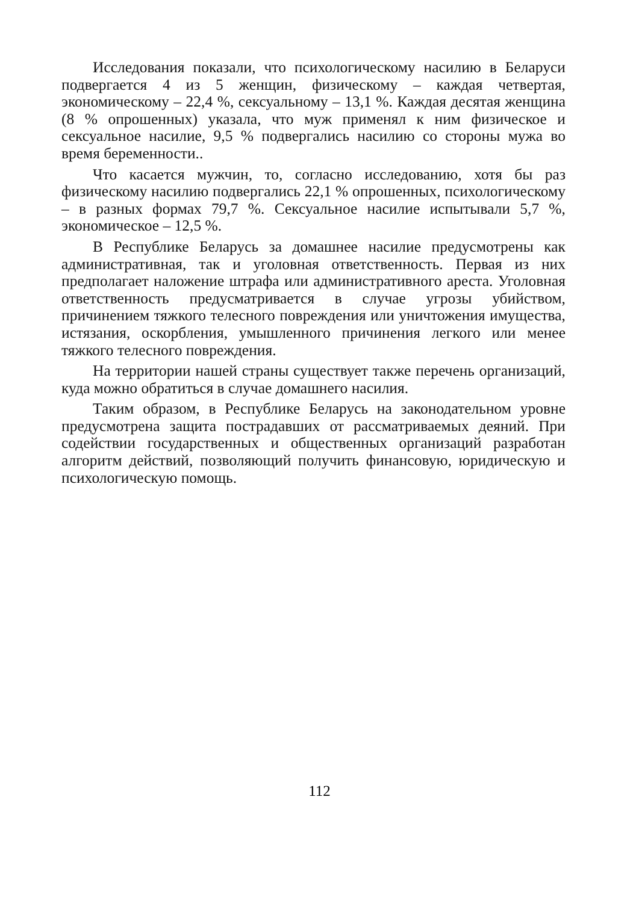Исследования показали, что психологическому насилию в Беларуси подвергается 4 из 5 женщин, физическому – каждая четвертая, экономическому – 22,4 %, сексуальному – 13,1 %. Каждая десятая женщина (8 % опрошенных) указала, что муж применял к ним физическое и сексуальное насилие, 9,5 % подвергались насилию со стороны мужа во время беременности..
Что касается мужчин, то, согласно исследованию, хотя бы раз физическому насилию подвергались 22,1 % опрошенных, психологическому – в разных формах 79,7 %. Сексуальное насилие испытывали 5,7 %, экономическое – 12,5 %.
В Республике Беларусь за домашнее насилие предусмотрены как административная, так и уголовная ответственность. Первая из них предполагает наложение штрафа или административного ареста. Уголовная ответственность предусматривается в случае угрозы убийством, причинением тяжкого телесного повреждения или уничтожения имущества, истязания, оскорбления, умышленного причинения легкого или менее тяжкого телесного повреждения.
На территории нашей страны существует также перечень организаций, куда можно обратиться в случае домашнего насилия.
Таким образом, в Республике Беларусь на законодательном уровне предусмотрена защита пострадавших от рассматриваемых деяний. При содействии государственных и общественных организаций разработан алгоритм действий, позволяющий получить финансовую, юридическую и психологическую помощь.
112